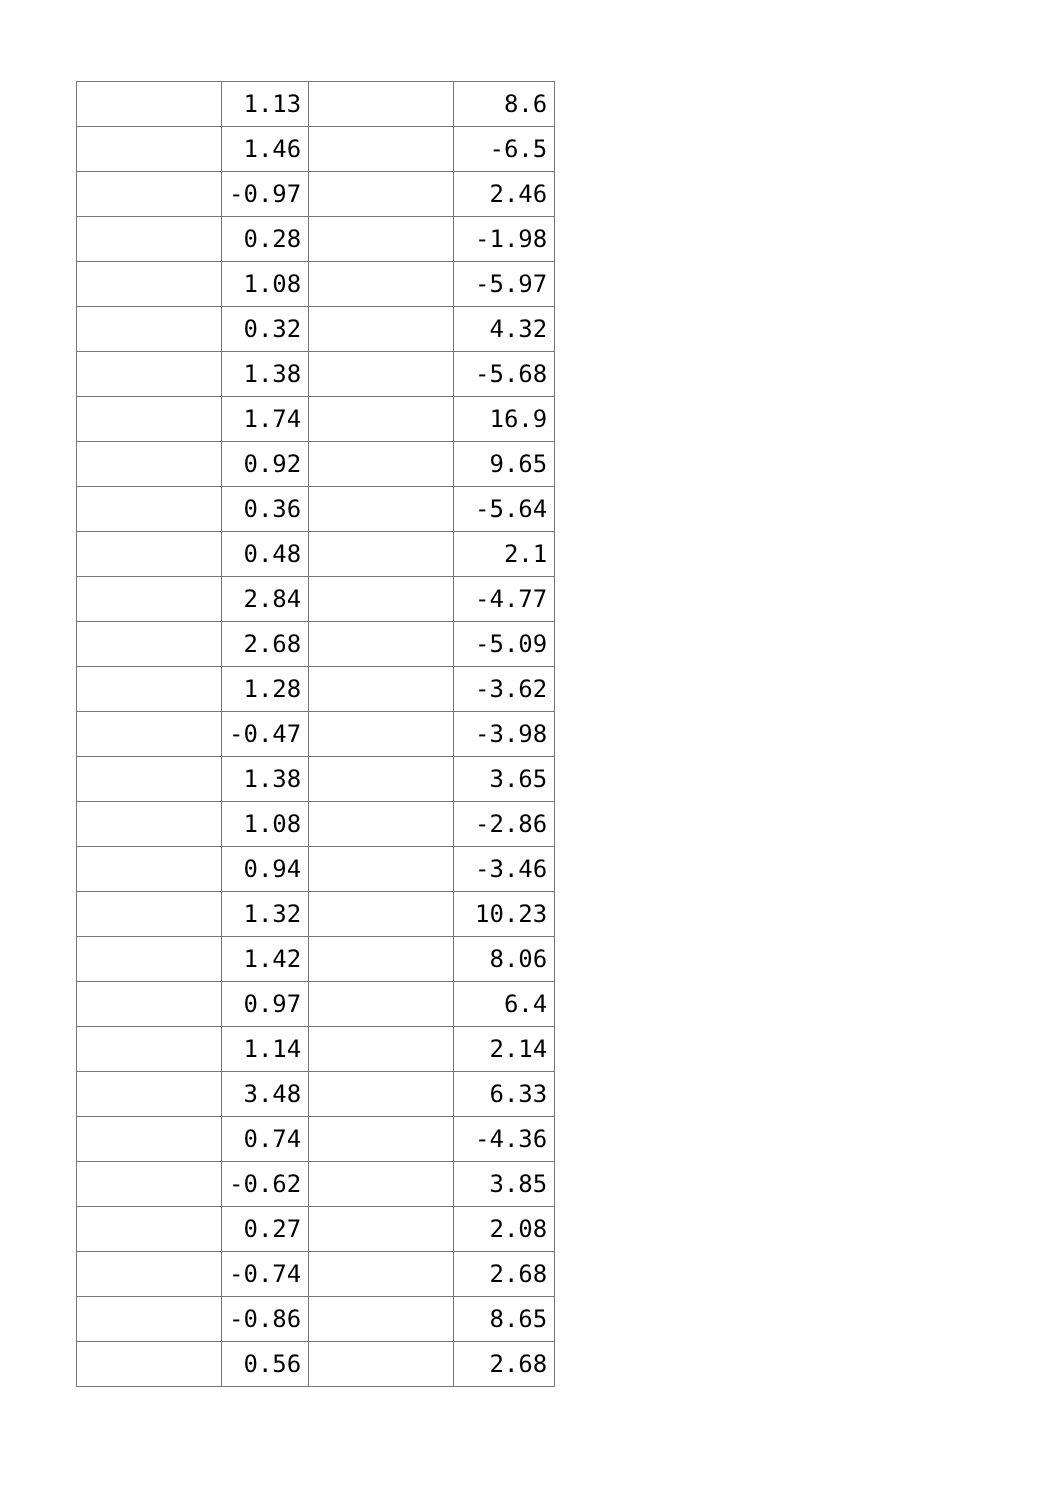| | 1.13 | | 8.6 |
| | 1.46 | | -6.5 |
| | -0.97 | | 2.46 |
| | 0.28 | | -1.98 |
| | 1.08 | | -5.97 |
| | 0.32 | | 4.32 |
| | 1.38 | | -5.68 |
| | 1.74 | | 16.9 |
| | 0.92 | | 9.65 |
| | 0.36 | | -5.64 |
| | 0.48 | | 2.1 |
| | 2.84 | | -4.77 |
| | 2.68 | | -5.09 |
| | 1.28 | | -3.62 |
| | -0.47 | | -3.98 |
| | 1.38 | | 3.65 |
| | 1.08 | | -2.86 |
| | 0.94 | | -3.46 |
| | 1.32 | | 10.23 |
| | 1.42 | | 8.06 |
| | 0.97 | | 6.4 |
| | 1.14 | | 2.14 |
| | 3.48 | | 6.33 |
| | 0.74 | | -4.36 |
| | -0.62 | | 3.85 |
| | 0.27 | | 2.08 |
| | -0.74 | | 2.68 |
| | -0.86 | | 8.65 |
| | 0.56 | | 2.68 |